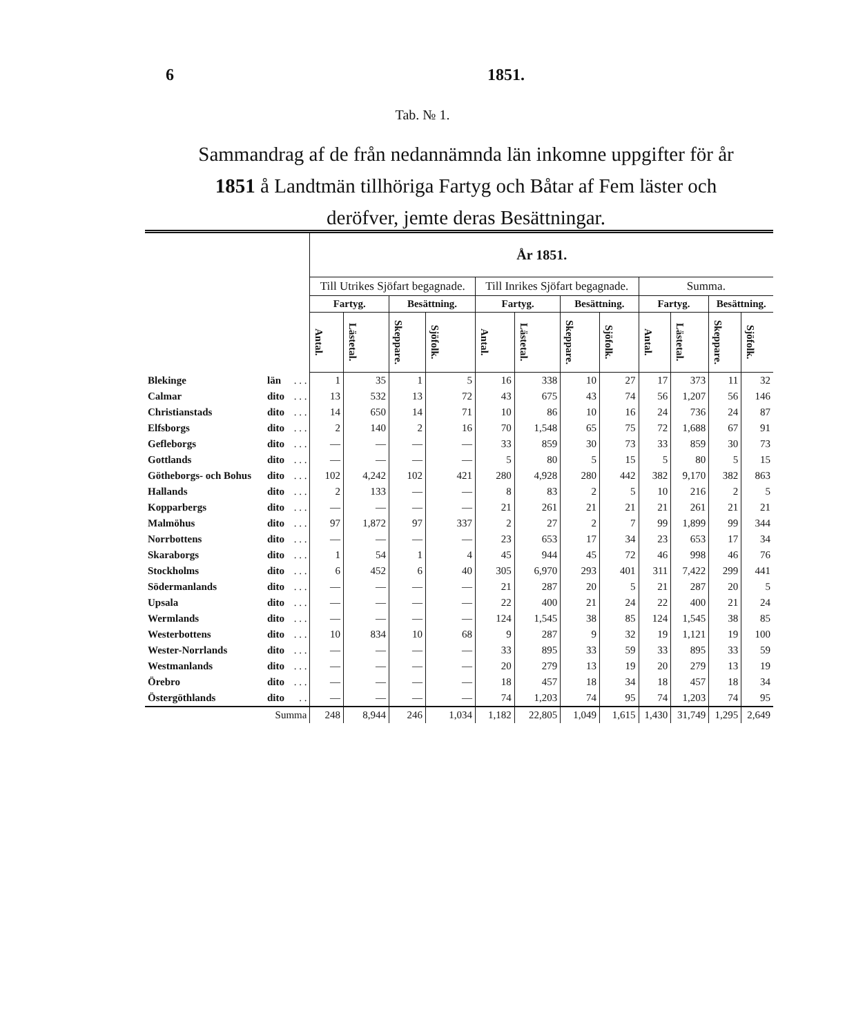6 1851.
Tab. № 1.
Sammandrag af de från nedannämnda län inkomne uppgifter för år 1851 å Landtmän tillhöriga Fartyg och Båtar af Fem läster och deröfver, jemte deras Besättningar.
| | | | År 1851. | | | | | | | | | | | |
| | | | Till Utrikes Sjöfart begagnade. | | | | Till Inrikes Sjöfart begagnade. | | | | Summa. | | | |
| | | | Fartyg. | | Besättning. | | Fartyg. | | Besättning. | | Fartyg. | | Besättning. | |
| | | | Antal. | Lästetal. | Skeppare. | Sjöfolk. | Antal. | Lästetal. | Skeppare. | Sjöfolk. | Antal. | Lästetal. | Skeppare. | Sjöfolk. |
| Blekinge | län | . . . | 1 | 35 | 1 | 5 | 16 | 338 | 10 | 27 | 17 | 373 | 11 | 32 |
| Calmar | dito | . . . | 13 | 532 | 13 | 72 | 43 | 675 | 43 | 74 | 56 | 1,207 | 56 | 146 |
| Christianstads | dito | . . . | 14 | 650 | 14 | 71 | 10 | 86 | 10 | 16 | 24 | 736 | 24 | 87 |
| Elfsborgs | dito | . . . | 2 | 140 | 2 | 16 | 70 | 1,548 | 65 | 75 | 72 | 1,688 | 67 | 91 |
| Gefleborgs | dito | . . . | — | — | — | — | 33 | 859 | 30 | 73 | 33 | 859 | 30 | 73 |
| Gottlands | dito | . . . | — | — | — | — | 5 | 80 | 5 | 15 | 5 | 80 | 5 | 15 |
| Götheborgs- och Bohus | dito | . . . | 102 | 4,242 | 102 | 421 | 280 | 4,928 | 280 | 442 | 382 | 9,170 | 382 | 863 |
| Hallands | dito | . . . | 2 | 133 | — | — | 8 | 83 | 2 | 5 | 10 | 216 | 2 | 5 |
| Kopparbergs | dito | . . . | — | — | — | — | 21 | 261 | 21 | 21 | 21 | 261 | 21 | 21 |
| Malmöhus | dito | . . . | 97 | 1,872 | 97 | 337 | 2 | 27 | 2 | 7 | 99 | 1,899 | 99 | 344 |
| Norrbottens | dito | . . . | — | — | — | — | 23 | 653 | 17 | 34 | 23 | 653 | 17 | 34 |
| Skaraborgs | dito | . . . | 1 | 54 | 1 | 4 | 45 | 944 | 45 | 72 | 46 | 998 | 46 | 76 |
| Stockholms | dito | . . . | 6 | 452 | 6 | 40 | 305 | 6,970 | 293 | 401 | 311 | 7,422 | 299 | 441 |
| Södermanlands | dito | . . . | — | — | — | — | 21 | 287 | 20 | 5 | 21 | 287 | 20 | 5 |
| Upsala | dito | . . . | — | — | — | — | 22 | 400 | 21 | 24 | 22 | 400 | 21 | 24 |
| Wermlands | dito | . . . | — | — | — | — | 124 | 1,545 | 38 | 85 | 124 | 1,545 | 38 | 85 |
| Westerbottens | dito | . . . | 10 | 834 | 10 | 68 | 9 | 287 | 9 | 32 | 19 | 1,121 | 19 | 100 |
| Wester-Norrlands | dito | . . . | — | — | — | — | 33 | 895 | 33 | 59 | 33 | 895 | 33 | 59 |
| Westmanlands | dito | . . . | — | — | — | — | 20 | 279 | 13 | 19 | 20 | 279 | 13 | 19 |
| Örebro | dito | . . . | — | — | — | — | 18 | 457 | 18 | 34 | 18 | 457 | 18 | 34 |
| Östergöthlands | dito | . . | — | — | — | — | 74 | 1,203 | 74 | 95 | 74 | 1,203 | 74 | 95 |
| Summa | | | 248 | 8,944 | 246 | 1,034 | 1,182 | 22,805 | 1,049 | 1,615 | 1,430 | 31,749 | 1,295 | 2,649 |